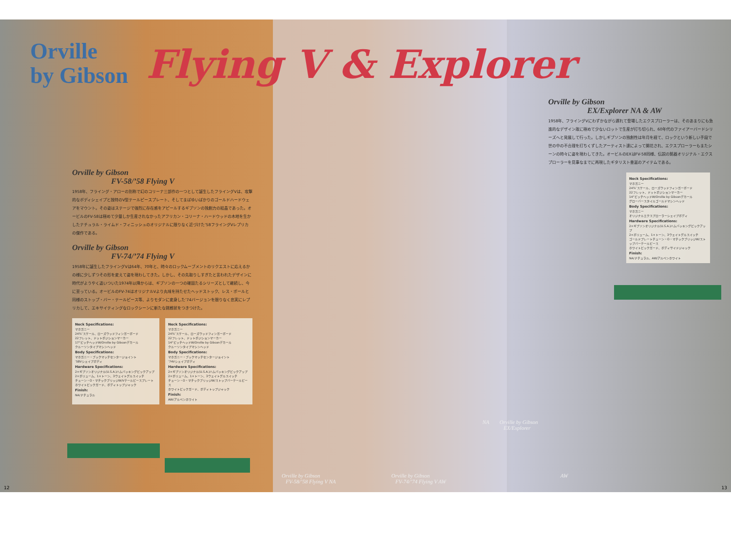Orville
by Gibson
Flying V & Explorer
Orville by Gibson
FV-58/’58 Flying V
1958年、フライング・アローの別称で幻のコリーナ三部作の一つとして誕生したフライングVは、攻撃的なボディシェイプと独特のV型テールピースプレート、そしてまばゆいばかりのゴールドハードウェアをマウント。その姿はステージで強烈に存在感をアピールするギブソンの独創力の結晶であった。オービルのFV-58は極めて少量しか生産されなかったアフリカン・コリーナ・ハードウッドの木地を生かしたナチュラル・ライムド・フィニッシュのオリジナルに限りなく近づけた’58フライングVレプリカの傑作である。
Orville by Gibson
FV-74/’74 Flying V
1958年に誕生したフライングVは64年、70年と、時々のロックムーブメントのリクエストに応えるかの様に少しずつその形を変えて姿を現わしてきた。しかし、その先取りしすぎたと言われたデザインに時代がようやく追いついた1974年以降からは、ギブソンの一つの確固たるシリーズとして継続し、今に至っている。オービルのFV-74はオリジナルVより丸味を持たせたヘッドストック、レス・ポールと同様のストップ・バー・テールピース等、よりモダンに変身した’74バージョンを限りなく忠実にレプリカして、エキサイティングなロックシーンに新たな挑戦状をつきつけた。
Neck Specifications:
マホガニー
24¾″スケール、ローズウッドフィンガーボード
22フレット、ドットポジションマーカー
17°ピッチヘッドW/Orville by Gibsonデカール
クルーソンタイプマシンヘッド
Body Specifications:
マホガニー・ブックマッチセンタージョイント
’58Vシェイプボディ
Hardware Specifications:
2×ギブソンオリジナル(U.S.A.)ハムバッキングピックアップ
2×ボリューム、1×トーン、3ウェイトグルスイッチ
チューン・O・マチックブリッジW/Vテールピースプレート
ホワイトピックガード、ボディトップジャック
Finish:
NA/ナチュラル
Neck Specifications:
マホガニー
24¾″スケール、ローズウッドフィンガーボード
22フレット、ドットポジションマーカー
14°ピッチヘッドW/Orville by Gibsonデカール
クルーソンタイプマシンヘッド
Body Specifications:
マホガニー・ブックマッチセンタージョイント
’74Vシェイプボディ
Hardware Specifications:
2×ギブソンオリジナル(U.S.A.)ハムバッキングピックアップ
2×ボリューム、1×トーン、3ウェイトグルスイッチ
チューン・O・マチックブリッジW/ストップバーテールピース
ホワイトピックガード、ボディトップジャック
Finish:
AW/アルペンホワイト
Orville by Gibson
EX/Explorer NA & AW
1958年、フライングVにわずかながら遅れて登場したエクスプローラーは、そのあまりにも急進的なデザイン故に極めて少ないロットで生産が打ち切られ、60年代のファイアーバードシリーズへと発展して行った。しかしギブソンの独創性は年月を経て、ロックという新しい手段で世の中の不合理を打ちくずしたアーティスト達によって開花され、エクスプローラーもまたシーンの時々に姿を現わしてきた。オービルのEXはFV-58同様、伝説の銘器オリジナル・エクスプローラーを見事なまでに再現したギタリスト垂涎のアイテムである。
Neck Specifications:
マホガニー
24¾″スケール、ローズウッドフィンガーボード
22フレット、ドットポジションマーカー
14°ピッチヘッドW/Orville by Gibsonデカール
グローバースタイルゴールドマシンヘッド
Body Specifications:
マホガニー
オリジナルエクスプローラーシェイプボディ
Hardware Specifications:
2×ギブソンオリジナル(U.S.A.)ハムバッキングピックアップ
2×ボリューム、1×トーン、3ウェイトグルスイッチ
ゴールドプレートチューン・O・マチックブリッジW/ストップバーテールピース
ホワイトピックガード、ボディサイドジャック
Finish:
NA/ナチュラル、AW/アルペンホワイト
NA
Orville by Gibson
EX/Explorer
AW
Orville by Gibson
FV-58/’58 Flying V NA
Orville by Gibson
FV-74/’74 Flying V AW
12 13